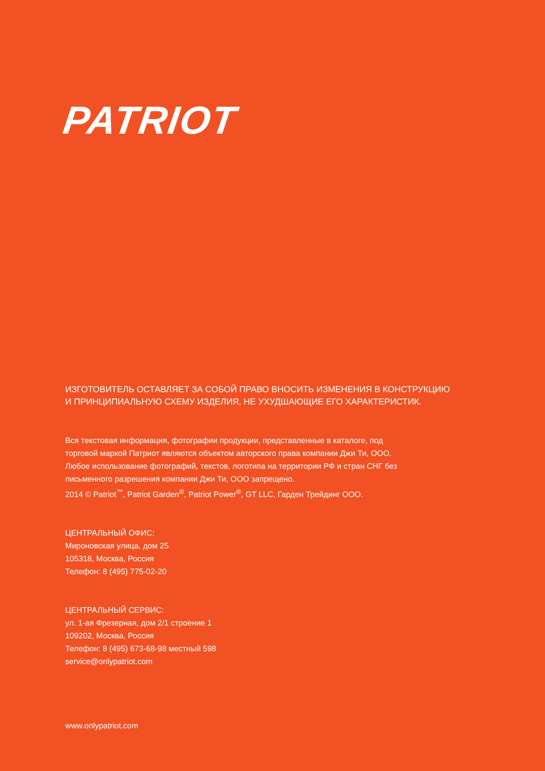PATRIOT
ИЗГОТОВИТЕЛЬ ОСТАВЛЯЕТ ЗА СОБОЙ ПРАВО ВНОСИТЬ ИЗМЕНЕНИЯ В КОНСТРУКЦИЮ
И ПРИНЦИПИАЛЬНУЮ СХЕМУ ИЗДЕЛИЯ, НЕ УХУДШАЮЩИЕ ЕГО ХАРАКТЕРИСТИК.
Вся текстовая информация, фотографии продукции, представленные в каталоге, под
торговой маркой Патриот являются объектом авторского права компании Джи Ти, ООО.
Любое использование фотографий, текстов, логотипа на территории РФ и стран СНГ без
письменного разрешения компании Джи Ти, ООО запрещено.
2014 © Patriot<sup>™</sup>, Patriot Garden<sup>®</sup>, Patriot Power<sup>®</sup>, GT LLC, Гарден Трейдинг ООО.
ЦЕНТРАЛЬНЫЙ ОФИС:
Мироновская улица, дом 25
105318, Москва, Россия
Телефон: 8 (495) 775-02-20
ЦЕНТРАЛЬНЫЙ СЕРВИС:
ул. 1-ая Фрезерная, дом 2/1 строение 1
109202, Москва, Россия
Телефон: 8 (495) 673-68-98 местный 598
service@onlypatriot.com
www.onlypatriot.com